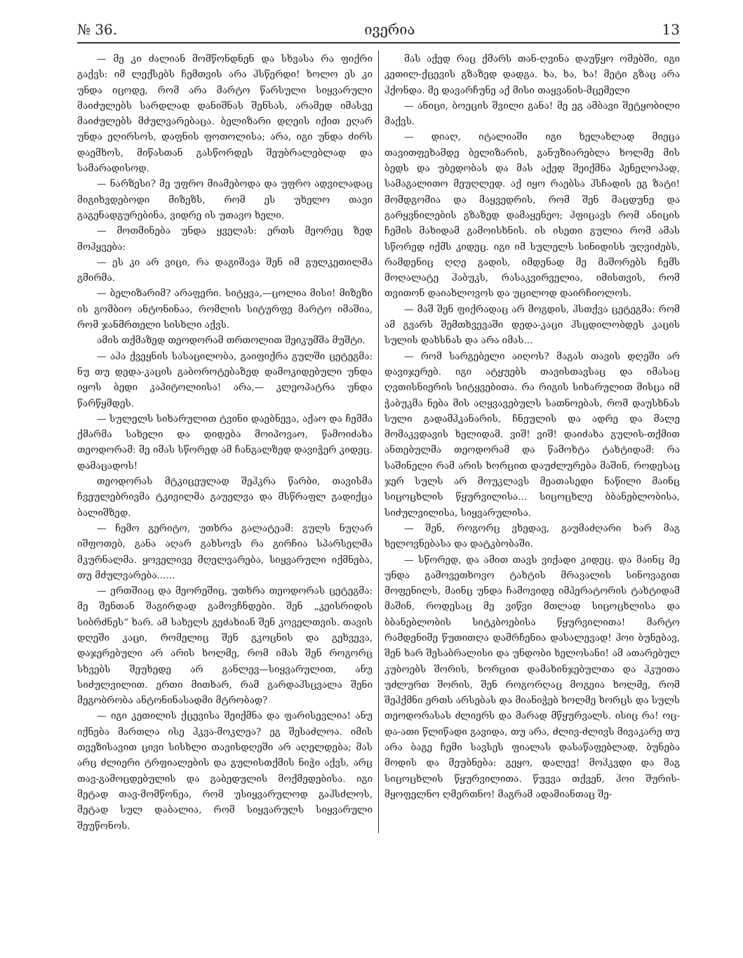№ 36. ივერია 13
— მე კი ძალიან მომწონდნენ და სხვასა რა ფიქრი გაქვს: იმ ლექსებს ჩემთვის არა ჰსწერდი! ხოლო ეს კი უნდა იცოდე, რომ არა მარტო წარსული სიყვარული მაიძულებს სარდლად დანიშნას შენსას, არამედ იმასვე მაიძულებს მძულვარებაცა. ბელიზარი დღეის იქით ეღარ უნდა ეღირსოს, დაფნის ფოთოლისა; არა, იგი უნდა ძირს დაემხოს, მიწასთან გასწორდეს შეუბრალებლად და სამარადისოდ.
— ნარზესი? მე უფრო მიამებოდა და უფრო ადვილადაც მიგიხვდებოდი მიზეზს, რომ ეს უხელო თავი გაგენადგურებინა, ვიდრე ის უთავო ხელი.
— მოთმინება უნდა ყველას: ერთს მეორეც ზედ მოჰყვება:
— ეს კი არ ვიცი, რა დაგიშავა შენ იმ გულკეთილმა გმირმა.
— ბელიზარიმ? არაფერი. სიტყვა,—ცოლია მისი! მიზეზი ის გომბიო ანტონინაა, რომლის სიტურფე მარტო იმაშია, რომ ჯანმრთელი სისხლი აქვს.
ამის თქმაზედ თეოდორამ თრთოლით შეიკუმშა მუშტი.
— აჰა ქვეყნის სასაცილობა, გაიფიქრა გულში ცეტეგმა: ნუ თუ დედა-კაცის გაბოროტებაზედ დამოკიდებული უნდა იყოს ბედი კაპიტოლიისა! არა,— კლეოპატრა უნდა წარწყმდეს.
— სულელს სიხარულით ტვინი დაებნევა, აქაო და ჩემმა ქმარმა სახელი და დიდება მოიპოვაო, წამოიძახა თეოდორამ: მე იმას სწორედ ამ ჩანგალზედ დავიჭერ კიდეც. დამაცადოს!
თეოდორას მტკიცეულად შეჰკრა წარბი, თავისმა ჩვეულებრივმა ტკივილმა გაუელვა და მსწრაფლ გადიქცა ბალიშზედ.
— ჩემო გერიტო, უთხრა გალატეამ: გულს ნუღარ იშფოთებ, განა აღარ გახსოვს რა გირჩია სპარსელმა მკურნალმა. ყოველივე მღელვარება, სიყვარული იქმნება, თუ მძულვარება......
— ერთშიაც და მეორეშიც, უთხრა თეოდორას ცეტეგმა: მე შენთან შაგირდად გამოვჩნდები. შენ „კეისრიდის სიბრძნეს“ ხარ. ამ სახელს გეძახიან შენ კოველთვის. თავის დღეში კაცი, რომელიც შენ გკოცნის და გეხვევა, დაჯერებული არ არის ხოლმე, რომ იმას შენ როგორც სხვებს შეუხედე არ განლევ—სიყვარულით, ანუ სიძულვილით. ერთი მითხარ, რამ გარდაჰსცვალა შენი მეგობრობა ანტონინასადმი მტრობად?
— იგი კეთილის ქცევისა შეიქმნა და ფარისევლია! ანუ იქნება მართლა ისე ჰკვა-მოკლეა? ეგ შესაძლოა. იმის თვეზისავით ცივი სისხლი თავისდღეში არ აღელდება; მას არც ძლიერი ტრფიალების და გულისთქმის ნიჭი აქვს, არც თავ-გამოცდებულის და გაბედულის მოქმედებისა. იგი მეტად თავ-მომწონეა, რომ უსიყვარულოდ გაჰსძლოს, მეტად სულ დაბალია, რომ სიყვარულს სიყვარული შეუწონოს.
მას აქედ რაც ქმარს თან-ღვინა დაუწყო ომებში, იგი კეთილ-ქცევის გზაზედ დადგა. ხა, ხა, ხა! მეტი გზაც არა ჰქონდა. მე დავარჩუნე აქ მისი თაყვანის-მცემელი
— ანიცი, ბოეცის შვილი განა! მე ეგ ამბავი შეტყობილი მაქვს.
— დიაღ, იტალიაში იგი ხელახლად მიეცა თავითფეხამდე ბელიზარის, განუზიარებლა ხოლმე მის ბედს და უბედობას და მას აქედ შეიქმნა პენელოპად, სამაგალითო მეუღლედ. აქ იყო რაებსა ჰსჩადის ეგ ზატი! მომდგომია და მაყვედრის, რომ შენ მაცდუნე და გარყვნილების გზაზედ დამაყენეო; ჰფიცავს რომ ანიცის ჩემის მახიდამ გამოისხნის. ის ისეთი გულია რომ ამას სწორედ იქმს კიდეც. იგი იმ სულელს სინიდისს უღვიძებს, რამდენიც ღღე გადის, იმდენად მე მაშორებს ჩემს მოღალატე ჰაბუკს, რასაკვირველია, იმისთვის, რომ თვითონ დაიახლოვოს და უცილოდ დაირჩიოლოს.
— მაშ შენ ფიქრადაც არ მოგდის, ჰსთქვა ცეტეგმა: რომ ამ გვარს შემთხვევაში დედა-კაცი ჰსცდილობდეს კაცის სულის დახსნას და არა იმას...
— რომ სარგებელი აიღოს? მაგას თავის დღეში არ დავიჯერებ. იგი ატყუებს თავისთავსაც და იმასაც ღვთისნიერის სიტყვებითა. რა რიგის სიხარულით მისცა იმ ჭაბუკმა ნება მის აღყვავებულს სათნოებას, რომ დაუსხნას სული გადამჰკანარის, ჩნეულის და ადრე და მალე მომაკვდავის ხელიდამ. ვიშ! ვიშ! დაიძახა გულის-თქმით ანთებულმა თეოდორამ და წამოხტა ტახტიდამ: რა საშინელი რამ არის ხორცით დაუძლურება მაშინ, როდესაც ჯერ სულს არ მოუკლავს მეათასედი ნაწილი მაინც სიცოცხლის წყურვილისა... სიცოცხლე ბბანებლობისა, სიძულვილისა, სიყვარულისა.
— შენ, როგორც ვხედავ, გაუმაძღარი ხარ მაგ ხელოვნებასა და დატკბობაში.
— სწორედ, და ამით თავს ვიქადი კიდეც. და მაინც მე უნდა გამოვეთხოვო ტახტის მრავალის სინოვაგით მოფენილს, მაინც უნდა ჩამოვიდე იმპერატორის ტახტიდამ მაშინ, როდესაც მე ვიწვი მთლად სიცოცხლისა და ბბანებლობის სიტკბოებისა წყურვილითა! მარტო რამდენიმე წუთითღა დამრჩენია დასალევად! ჰოი ბუნებავ, შენ ხარ შესაბრალისი და უნდობი ხელოსანი! ამ ათარებულ კუბოებს შორის, ხორცით დამახინჯებულთა და ჰკუითა უძლურთ შორის, შენ როგორღაც მოგეია ხოლმე, რომ შეჰქმნი ერთს არსებას და მიანიჭებ ხოლმე ხორცს და სულს თეოდორასას ძლიერს და მარად მწყურვალს. ისიც რა! ოც-და-ათი წლიწადი გავიდა, თუ არა, ძლივ-ძლივს მივაკარე თუ არა ბაგე ჩემი სავსეს ფიალას დასაწაფებლად, ბუნება მოდის და მეუბნება: გეყო, დალევ! მოჰკვდი და მაგ სიცოცხლის წყურვილითა. წუვვა თქვენ, ჰოი შურის-მყოფელნო ღმერთნო! მაგრამ ადამიანთაც შე-